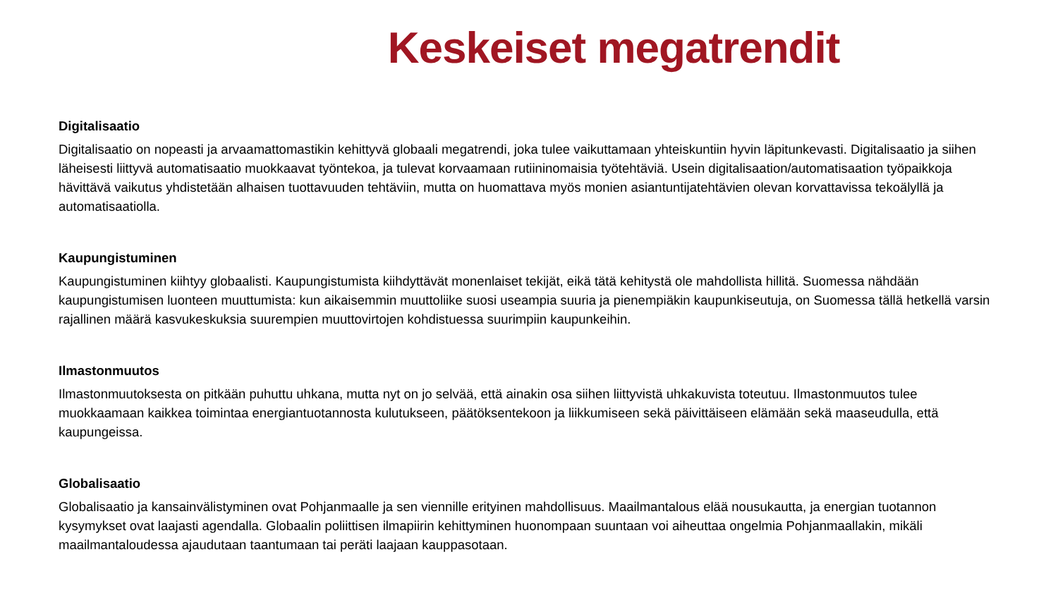Keskeiset megatrendit
Digitalisaatio
Digitalisaatio on nopeasti ja arvaamattomastikin kehittyvä globaali megatrendi, joka tulee vaikuttamaan yhteiskuntiin hyvin läpitunkevasti. Digitalisaatio ja siihen läheisesti liittyvä automatisaatio muokkaavat työntekoa, ja tulevat korvaamaan rutiininomaisia työtehtäviä. Usein digitalisaation/automatisaation työpaikkoja hävittävä vaikutus yhdistetään alhaisen tuottavuuden tehtäviin, mutta on huomattava myös monien asiantuntijatehtävien olevan korvattavissa tekoälyllä ja automatisaatiolla.
Kaupungistuminen
Kaupungistuminen kiihtyy globaalisti. Kaupungistumista kiihdyttävät monenlaiset tekijät, eikä tätä kehitystä ole mahdollista hillitä. Suomessa nähdään kaupungistumisen luonteen muuttumista: kun aikaisemmin muuttoliike suosi useampia suuria ja pienempiäkin kaupunkiseutuja, on Suomessa tällä hetkellä varsin rajallinen määrä kasvukeskuksia suurempien muuttovirtojen kohdistuessa suurimpiin kaupunkeihin.
Ilmastonmuutos
Ilmastonmuutoksesta on pitkään puhuttu uhkana, mutta nyt on jo selvää, että ainakin osa siihen liittyvistä uhkakuvista toteutuu. Ilmastonmuutos tulee muokkaamaan kaikkea toimintaa energiantuotannosta kulutukseen, päätöksentekoon ja liikkumiseen sekä päivittäiseen elämään sekä maaseudulla, että kaupungeissa.
Globalisaatio
Globalisaatio ja kansainvälistyminen ovat Pohjanmaalle ja sen viennille erityinen mahdollisuus. Maailmantalous elää nousukautta, ja energian tuotannon kysymykset ovat laajasti agendalla. Globaalin poliittisen ilmapiirin kehittyminen huonompaan suuntaan voi aiheuttaa ongelmia Pohjanmaallakin, mikäli maailmantaloudessa ajaudutaan taantumaan tai peräti laajaan kauppasotaan.